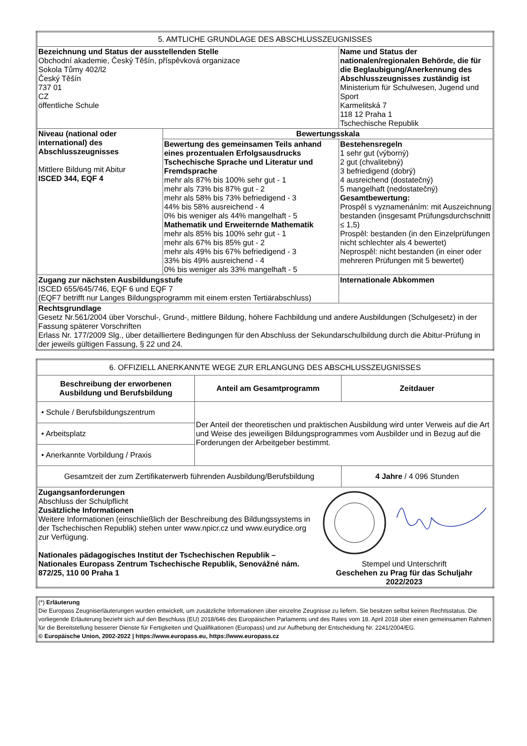| 5. AMTLICHE GRUNDLAGE DES ABSCHLUSSZEUGNISSES | | |
| Bezeichnung und Status der ausstellenden Stelle Obchodní akademie, Český Těšín, příspěvková organizace Sokola Tůmy 402/l2 Český Těšín 737 01 CZ öffentliche Schule | | Name und Status der nationalen/regionalen Behörde, die für die Beglaubigung/Anerkennung des Abschlusszeugnisses zuständig ist Ministerium für Schulwesen, Jugend und Sport Karmelitská 7 118 12 Praha 1 Tschechische Republik |
| Niveau (national oder international) des Abschlusszeugnisses Mittlere Bildung mit Abitur ISCED 344, EQF 4 | Bewertungsskala | |
| | Bewertung des gemeinsamen Teils anhand eines prozentualen Erfolgsausdrucks Tschechische Sprache und Literatur und Fremdsprache mehr als 87% bis 100% sehr gut - 1 mehr als 73% bis 87% gut - 2 mehr als 58% bis 73% befriedigend - 3 44% bis 58% ausreichend - 4 0% bis weniger als 44% mangelhaft - 5 Mathematik und Erweiternde Mathematik mehr als 85% bis 100% sehr gut - 1 mehr als 67% bis 85% gut - 2 mehr als 49% bis 67% befriedigend - 3 33% bis 49% ausreichend - 4 0% bis weniger als 33% mangelhaft - 5 | Bestehensregeln 1 sehr gut (výborný) 2 gut (chvalitebný) 3 befriedigend (dobrý) 4 ausreichend (dostatečný) 5 mangelhaft (nedostatečný) Gesamtbewertung: Prospěl s vyznamenáním: mit Auszeichnung bestanden (insgesamt Prüfungsdurchschnitt ≤ 1,5) Prospěl: bestanden (in den Einzelprüfungen nicht schlechter als 4 bewertet) Neprospěl: nicht bestanden (in einer oder mehreren Prüfungen mit 5 bewertet) |
| Zugang zur nächsten Ausbildungsstufe ISCED 655/645/746, EQF 6 und EQF 7 (EQF7 betrifft nur Langes Bildungsprogramm mit einem ersten Tertiärabschluss) | | Internationale Abkommen |
| Rechtsgrundlage Gesetz Nr.561/2004 über Vorschul-, Grund-, mittlere Bildung, höhere Fachbildung und andere Ausbildungen (Schulgesetz) in der Fassung späterer Vorschriften Erlass Nr. 177/2009 Slg., über detailliertere Bedingungen für den Abschluss der Sekundarschulbildung durch die Abitur-Prüfung in der jeweils gültigen Fassung, § 22 und 24. | | |
| 6. OFFIZIELL ANERKANNTE WEGE ZUR ERLANGUNG DES ABSCHLUSSZEUGNISSES | | |
| Beschreibung der erworbenen Ausbildung und Berufsbildung | Anteil am Gesamtprogramm | Zeitdauer |
| • Schule / Berufsbildungszentrum | Der Anteil der theoretischen und praktischen Ausbildung wird unter Verweis auf die Art und Weise des jeweiligen Bildungsprogrammes vom Ausbilder und in Bezug auf die Forderungen der Arbeitgeber bestimmt. | |
| • Arbeitsplatz | | |
| • Anerkannte Vorbildung / Praxis | | |
| Gesamtzeit der zum Zertifikaterwerb führenden Ausbildung/Berufsbildung | | 4 Jahre / 4 096 Stunden |
| Zugangsanforderungen Abschluss der Schulpflicht Zusätzliche Informationen Weitere Informationen (einschließlich der Beschreibung des Bildungssystems in der Tschechischen Republik) stehen unter www.npicr.cz und www.eurydice.org zur Verfügung. Nationales pädagogisches Institut der Tschechischen Republik – Nationales Europass Zentrum Tschechische Republik, Senovážné nám. 872/25, 110 00 Praha 1 Stempel und Unterschrift Geschehen zu Prag für das Schuljahr 2022/2023 | | |
| (*) Erläuterung Die Europass Zeugniserläuterungen wurden entwickelt, um zusätzliche Informationen über einzelne Zeugnisse zu liefern. Sie besitzen selbst keinen Rechtsstatus. Die vorliegende Erläuterung bezieht sich auf den Beschluss (EU) 2018/646 des Europäischen Parlaments und des Rates vom 18. April 2018 über einen gemeinsamen Rahmen für die Bereitstellung besserer Dienste für Fertigkeiten und Qualifikationen (Europass) und zur Aufhebung der Entscheidung Nr. 2241/2004/EG. © Europäische Union, 2002-2022 / https://www.europass.eu, https://www.europass.cz |